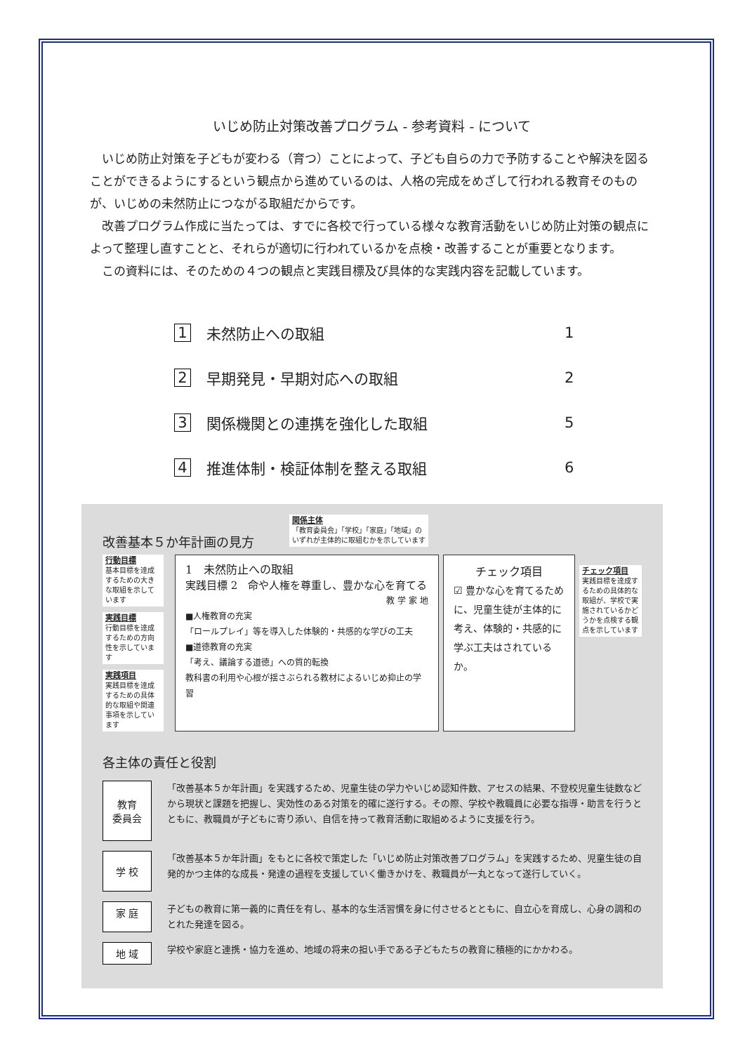いじめ防止対策改善プログラム - 参考資料 - について
いじめ防止対策を子どもが変わる（育つ）ことによって、子ども自らの力で予防することや解決を図ることができるようにするという観点から進めているのは、人格の完成をめざして行われる教育そのものが、いじめの未然防止につながる取組だからです。
改善プログラム作成に当たっては、すでに各校で行っている様々な教育活動をいじめ防止対策の観点によって整理し直すことと、それらが適切に行われているかを点検・改善することが重要となります。
この資料には、そのための４つの観点と実践目標及び具体的な実践内容を記載しています。
1 未然防止への取組 1
2 早期発見・早期対応への取組 2
3 関係機関との連携を強化した取組 5
4 推進体制・検証体制を整える取組 6
改善基本５か年計画の見方
関係主体
「教育委員会」「学校」「家庭」「地域」の
いずれが主体的に取組むかを示しています
行動目標
基本目標を達成するための大きな取組を示しています
実践目標
行動目標を達成するための方向性を示しています
実践項目
実践目標を達成するための具体的な取組や関連事項を示しています
1　未然防止への取組
実践目標 2　命や人権を尊重し、豊かな心を育てる
教 学 家 地
■人権教育の充実
「ロールプレイ」等を導入した体験的・共感的な学びの工夫
■道徳教育の充実
「考え、議論する道徳」への質的転換
教科書の利用や心根が揺さぶられる教材によるいじめ抑止の学習
チェック項目
☑ 豊かな心を育てるために、児童生徒が主体的に考え、体験的・共感的に学ぶ工夫はされているか。
チェック項目
実践目標を達成するための具体的な取組が、学校で実施されているかどうかを点検する観点を示しています
各主体の責任と役割
教育
委員会
「改善基本５か年計画」を実践するため、児童生徒の学力やいじめ認知件数、アセスの結果、不登校児童生徒数などから現状と課題を把握し、実効性のある対策を的確に遂行する。その際、学校や教職員に必要な指導・助言を行うとともに、教職員が子どもに寄り添い、自信を持って教育活動に取組めるように支援を行う。
学 校
「改善基本５か年計画」をもとに各校で策定した「いじめ防止対策改善プログラム」を実践するため、児童生徒の自発的かつ主体的な成長・発達の過程を支援していく働きかけを、教職員が一丸となって遂行していく。
家 庭
子どもの教育に第一義的に責任を有し、基本的な生活習慣を身に付させるとともに、自立心を育成し、心身の調和のとれた発達を図る。
地 域
学校や家庭と連携・協力を進め、地域の将来の担い手である子どもたちの教育に積極的にかかわる。